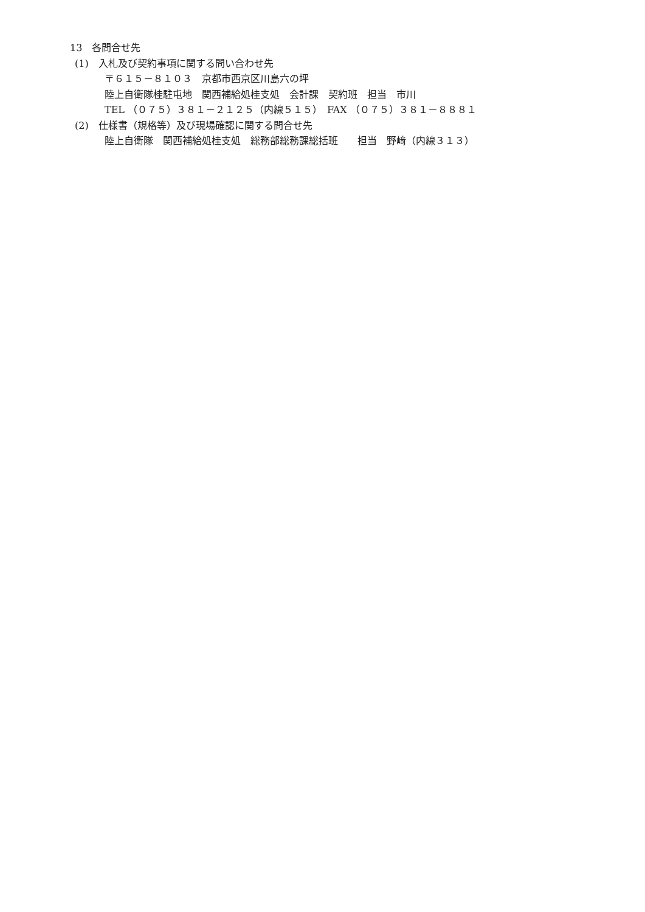13　各問合せ先
(1)　入札及び契約事項に関する問い合わせ先
〒６１５－８１０３　京都市西京区川島六の坪
陸上自衛隊桂駐屯地　関西補給処桂支処　会計課　契約班　担当　市川
TEL （０７５）３８１－２１２５（内線５１５）　FAX （０７５）３８１－８８８１
(2)　仕様書（規格等）及び現場確認に関する問合せ先
陸上自衛隊　関西補給処桂支処　総務部総務課総括班　　担当　野﨑（内線３１３）